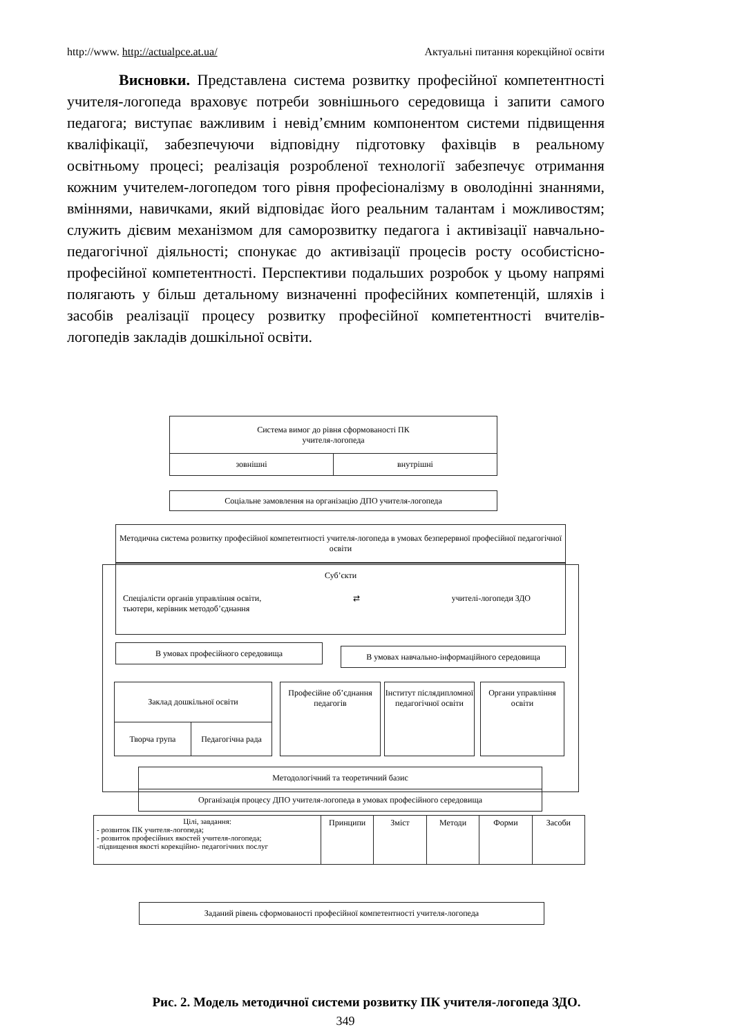http://www. http://actualpce.at.ua/ Актуальні питання корекційної освіти
Висновки. Представлена система розвитку професійної компетентності учителя-логопеда враховує потреби зовнішнього середовища і запити самого педагога; виступає важливим і невід’ємним компонентом системи підвищення кваліфікації, забезпечуючи відповідну підготовку фахівців в реальному освітньому процесі; реалізація розробленої технології забезпечує отримання кожним учителем-логопедом того рівня професіоналізму в оволодінні знаннями, вміннями, навичками, який відповідає його реальним талантам і можливостям; служить дієвим механізмом для саморозвитку педагога і активізації навчально-педагогічної діяльності; спонукає до активізації процесів росту особистісно-професійної компетентності. Перспективи подальших розробок у цьому напрямі полягають у більш детальному визначенні професійних компетенцій, шляхів і засобів реалізації процесу розвитку професійної компетентності вчителів-логопедів закладів дошкільної освіти.
Система вимог до рівня сформованості ПК
учителя-логопеда
зовнішні внутрішні
Соціальне замовлення на організацію ДПО учителя-логопеда
Методична система розвитку професійної компетентності учителя-логопеда в умовах безперервної професійної педагогічної освіти
Суб’єкти
Спеціалісти органів управління освіти,
тьютери, керівник методоб’єднання ⇄ учителі-логопеди ЗДО
В умовах професійного середовища В умовах навчально-інформаційного середовища
Заклад дошкільної освіти
Творча група Педагогічна рада
Професійне об’єднання педагогів
Інститут післядипломної педагогічної освіти
Органи управління освіти
Методологічний та теоретичний базис
Організація процесу ДПО учителя-логопеда в умовах професійного середовища
Цілі, завдання:
- розвиток ПК учителя-логопеда;
- розвиток професійних якостей учителя-логопеда;
-підвищення якості корекційно- педагогічних послуг
Принципи Зміст Методи Форми Засоби
Заданий рівень сформованості професійної компетентності учителя-логопеда
Рис. 2. Модель методичної системи розвитку ПК учителя-логопеда ЗДО.
349